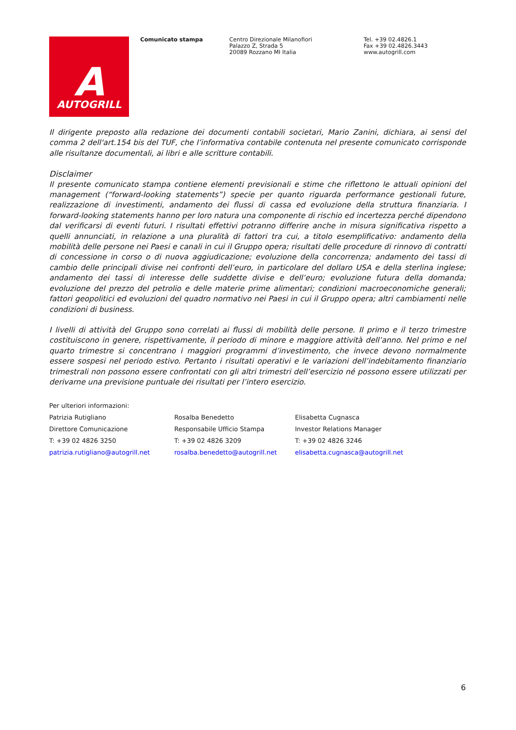A
AUTOGRILL
Comunicato stampa Centro Direzionale Milanofiori
Palazzo Z, Strada 5
20089 Rozzano MI Italia
Tel. +39 02.4826.1
Fax +39 02.4826.3443
www.autogrill.com
Il dirigente preposto alla redazione dei documenti contabili societari, Mario Zanini, dichiara, ai sensi del comma 2 dell'art.154 bis del TUF, che l’informativa contabile contenuta nel presente comunicato corrisponde alle risultanze documentali, ai libri e alle scritture contabili.
Disclaimer
Il presente comunicato stampa contiene elementi previsionali e stime che riflettono le attuali opinioni del management (“forward-looking statements”) specie per quanto riguarda performance gestionali future, realizzazione di investimenti, andamento dei flussi di cassa ed evoluzione della struttura finanziaria. I forward-looking statements hanno per loro natura una componente di rischio ed incertezza perché dipendono dal verificarsi di eventi futuri. I risultati effettivi potranno differire anche in misura significativa rispetto a quelli annunciati, in relazione a una pluralità di fattori tra cui, a titolo esemplificativo: andamento della mobilità delle persone nei Paesi e canali in cui il Gruppo opera; risultati delle procedure di rinnovo di contratti di concessione in corso o di nuova aggiudicazione; evoluzione della concorrenza; andamento dei tassi di cambio delle principali divise nei confronti dell’euro, in particolare del dollaro USA e della sterlina inglese; andamento dei tassi di interesse delle suddette divise e dell’euro; evoluzione futura della domanda; evoluzione del prezzo del petrolio e delle materie prime alimentari; condizioni macroeconomiche generali; fattori geopolitici ed evoluzioni del quadro normativo nei Paesi in cui il Gruppo opera; altri cambiamenti nelle condizioni di business.
I livelli di attività del Gruppo sono correlati ai flussi di mobilità delle persone. Il primo e il terzo trimestre costituiscono in genere, rispettivamente, il periodo di minore e maggiore attività dell’anno. Nel primo e nel quarto trimestre si concentrano i maggiori programmi d’investimento, che invece devono normalmente essere sospesi nel periodo estivo. Pertanto i risultati operativi e le variazioni dell’indebitamento finanziario trimestrali non possono essere confrontati con gli altri trimestri dell’esercizio né possono essere utilizzati per derivarne una previsione puntuale dei risultati per l’intero esercizio.
Per ulteriori informazioni:
Patrizia Rutigliano Rosalba Benedetto Elisabetta Cugnasca
Direttore Comunicazione Responsabile Ufficio Stampa Investor Relations Manager
T: +39 02 4826 3250 T: +39 02 4826 3209 T: +39 02 4826 3246
patrizia.rutigliano@autogrill.net
rosalba.benedetto@autogrill.net elisabetta.cugnasca@autogrill.net
6